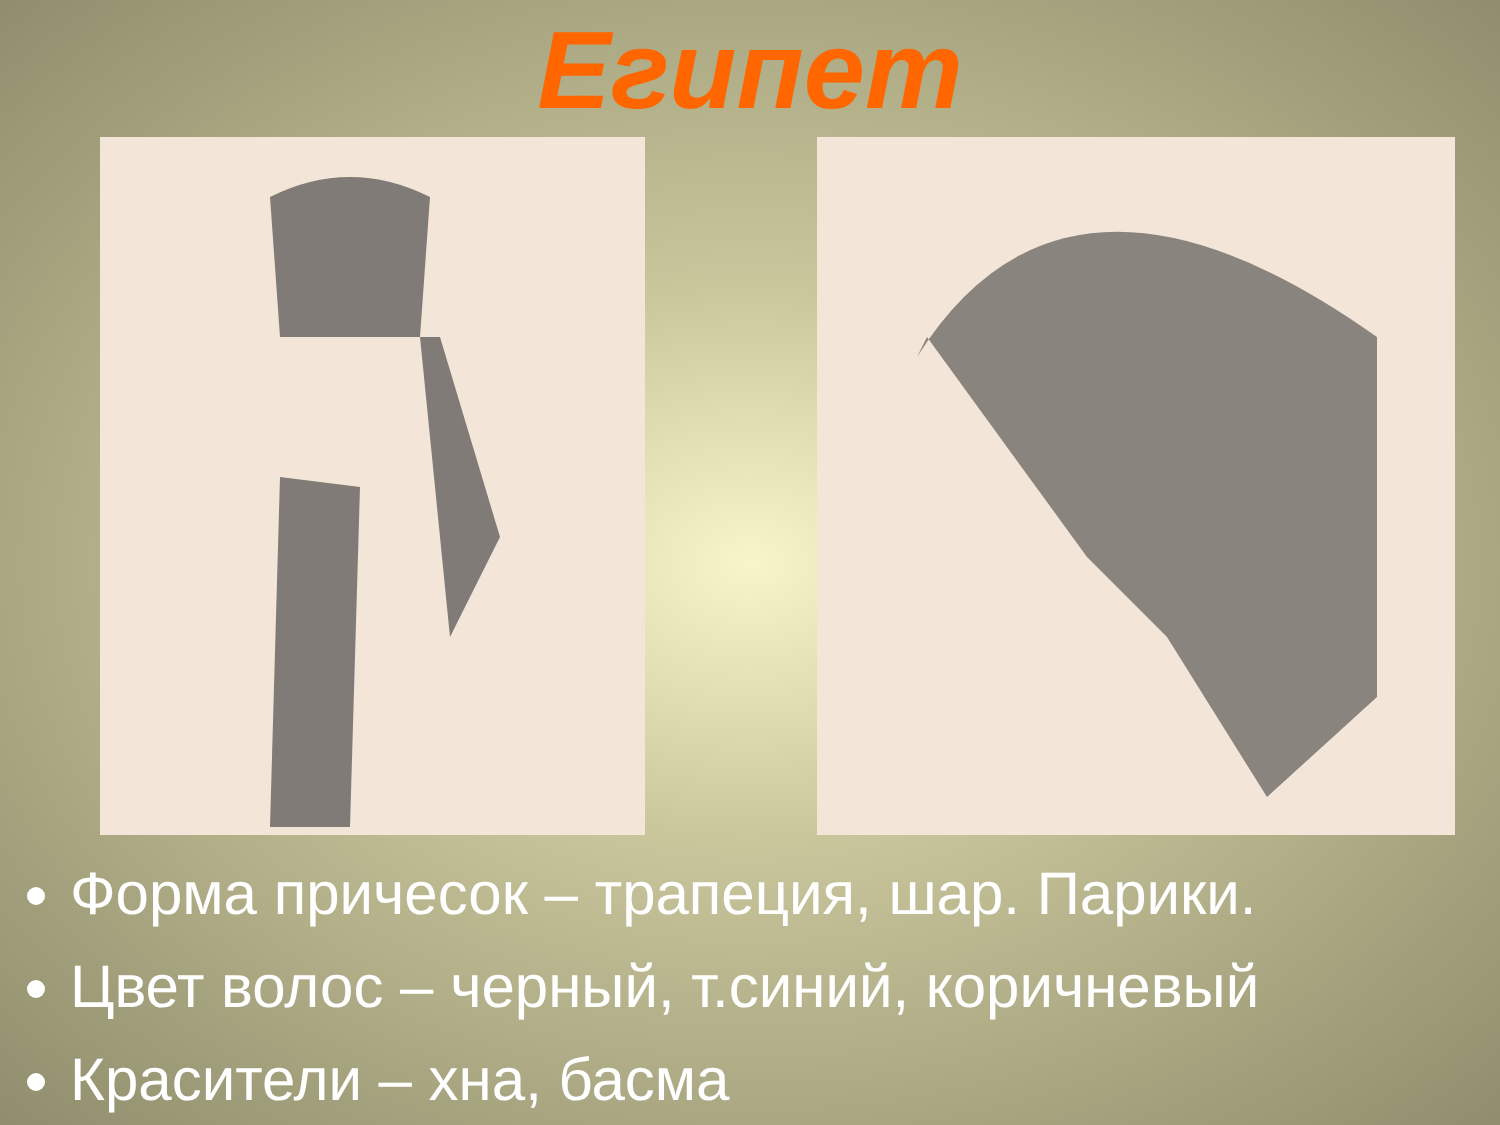Египет
Форма причесок – трапеция, шар. Парики.
Цвет волос – черный, т.синий, коричневый
Красители – хна, басма